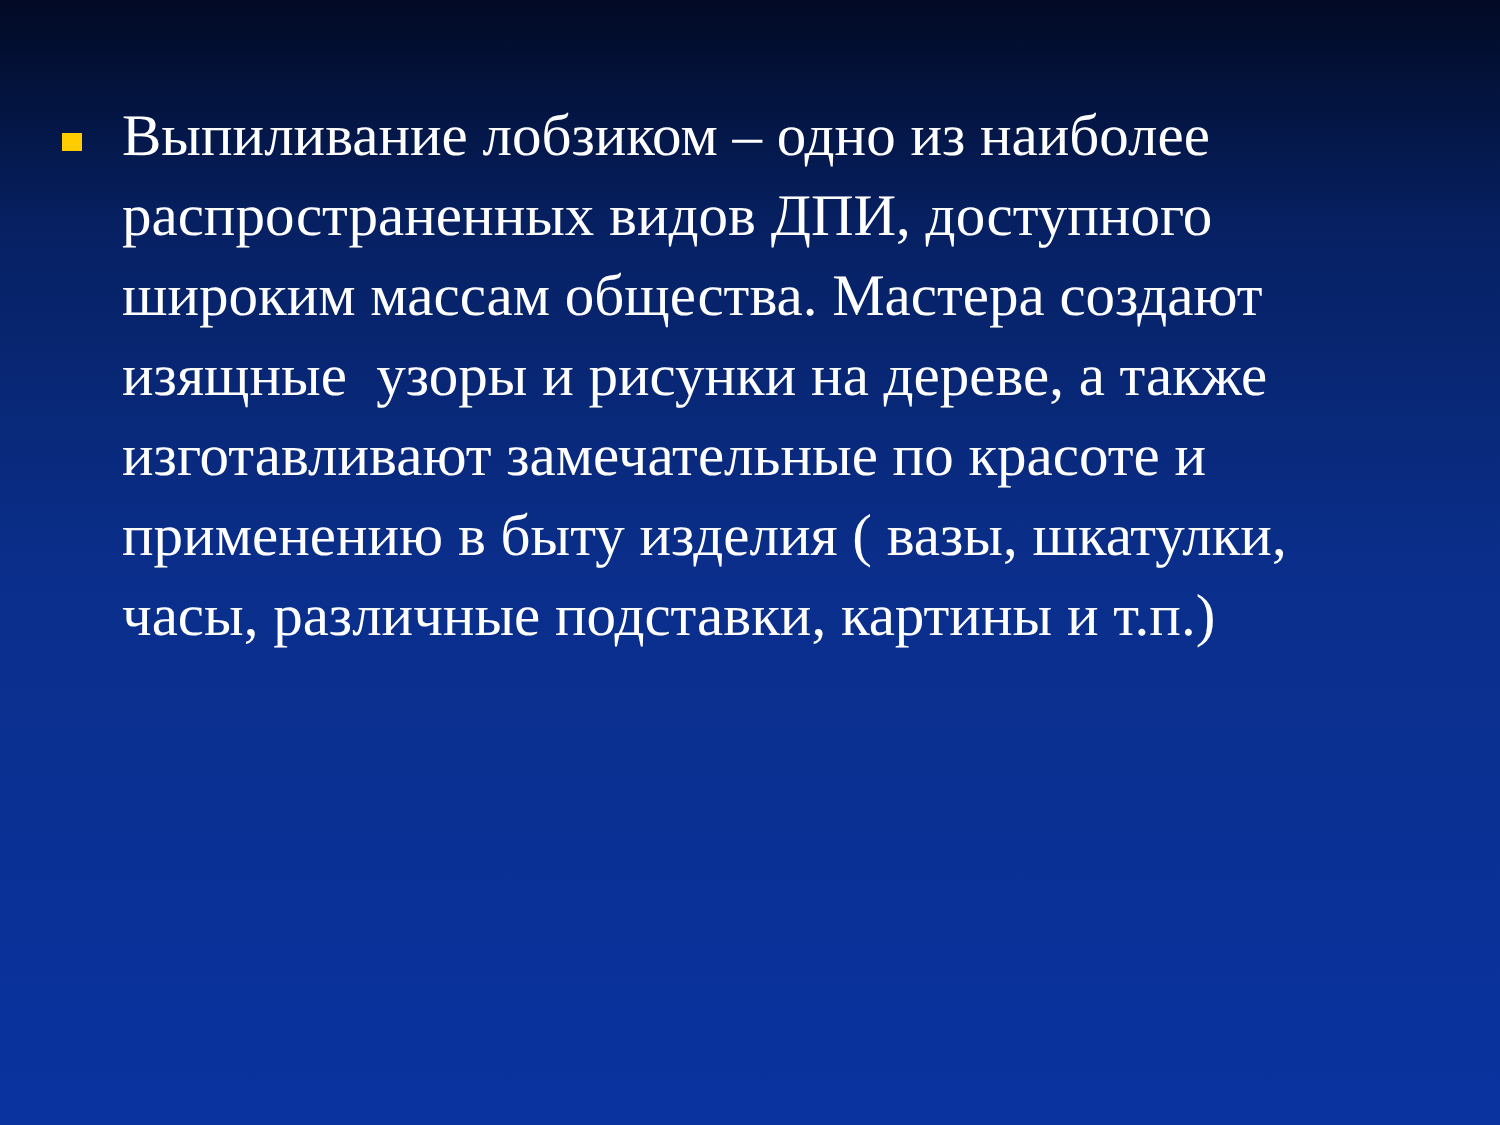Выпиливание лобзиком – одно из наиболее распространенных видов ДПИ, доступного широким массам общества. Мастера создают изящные узоры и рисунки на дереве, а также изготавливают замечательные по красоте и применению в быту изделия ( вазы, шкатулки, часы, различные подставки, картины и т.п.)